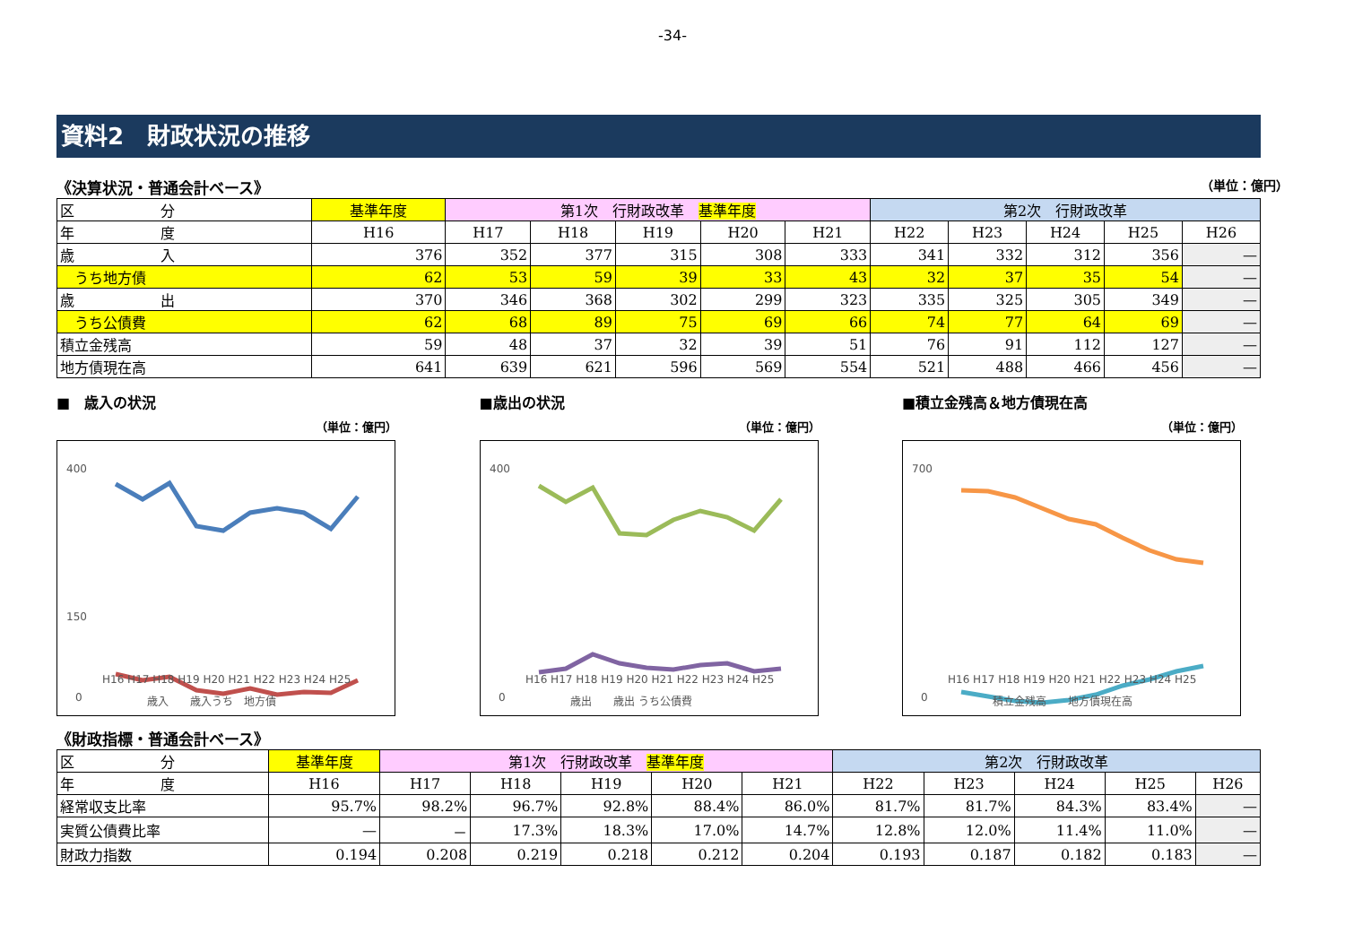-34-
資料2　財政状況の推移
《決算状況・普通会計ベース》 （単位：億円）
| 区 分 | 基準年度 | 第1次 行財政改革 基準年度 | | | | | 第2次 行財政改革 | | | | |
| --- | --- | --- | --- | --- | --- | --- | --- | --- | --- | --- | --- |
| 年 度 | H16 | H17 | H18 | H19 | H20 | H21 | H22 | H23 | H24 | H25 | H26 |
| 歳 入 | 376 | 352 | 377 | 315 | 308 | 333 | 341 | 332 | 312 | 356 | — |
| うち地方債 | 62 | 53 | 59 | 39 | 33 | 43 | 32 | 37 | 35 | 54 | — |
| 歳 出 | 370 | 346 | 368 | 302 | 299 | 323 | 335 | 325 | 305 | 349 | — |
| うち公債費 | 62 | 68 | 89 | 75 | 69 | 66 | 74 | 77 | 64 | 69 | — |
| 積立金残高 | 59 | 48 | 37 | 32 | 39 | 51 | 76 | 91 | 112 | 127 | — |
| 地方債現在高 | 641 | 639 | 621 | 596 | 569 | 554 | 521 | 488 | 466 | 456 | — |
■　歳入の状況
（単位：億円）
400
150
0
H16 H17 H18 H19 H20 H21 H22 H23 H24 H25
歳入　　歳入うち　地方債
■歳出の状況
（単位：億円）
400
0
H16 H17 H18 H19 H20 H21 H22 H23 H24 H25
歳出　　歳出 うち公債費
■積立金残高＆地方債現在高
（単位：億円）
700
0
H16 H17 H18 H19 H20 H21 H22 H23 H24 H25
積立金残高　　地方債現在高
《財政指標・普通会計ベース》
| 区 分 | 基準年度 | 第1次 行財政改革 基準年度 | | | | | 第2次 行財政改革 | | | | |
| --- | --- | --- | --- | --- | --- | --- | --- | --- | --- | --- | --- |
| 年 度 | H16 | H17 | H18 | H19 | H20 | H21 | H22 | H23 | H24 | H25 | H26 |
| 経常収支比率 | 95.7% | 98.2% | 96.7% | 92.8% | 88.4% | 86.0% | 81.7% | 81.7% | 84.3% | 83.4% | — |
| 実質公債費比率 | — | － | 17.3% | 18.3% | 17.0% | 14.7% | 12.8% | 12.0% | 11.4% | 11.0% | — |
| 財政力指数 | 0.194 | 0.208 | 0.219 | 0.218 | 0.212 | 0.204 | 0.193 | 0.187 | 0.182 | 0.183 | — |